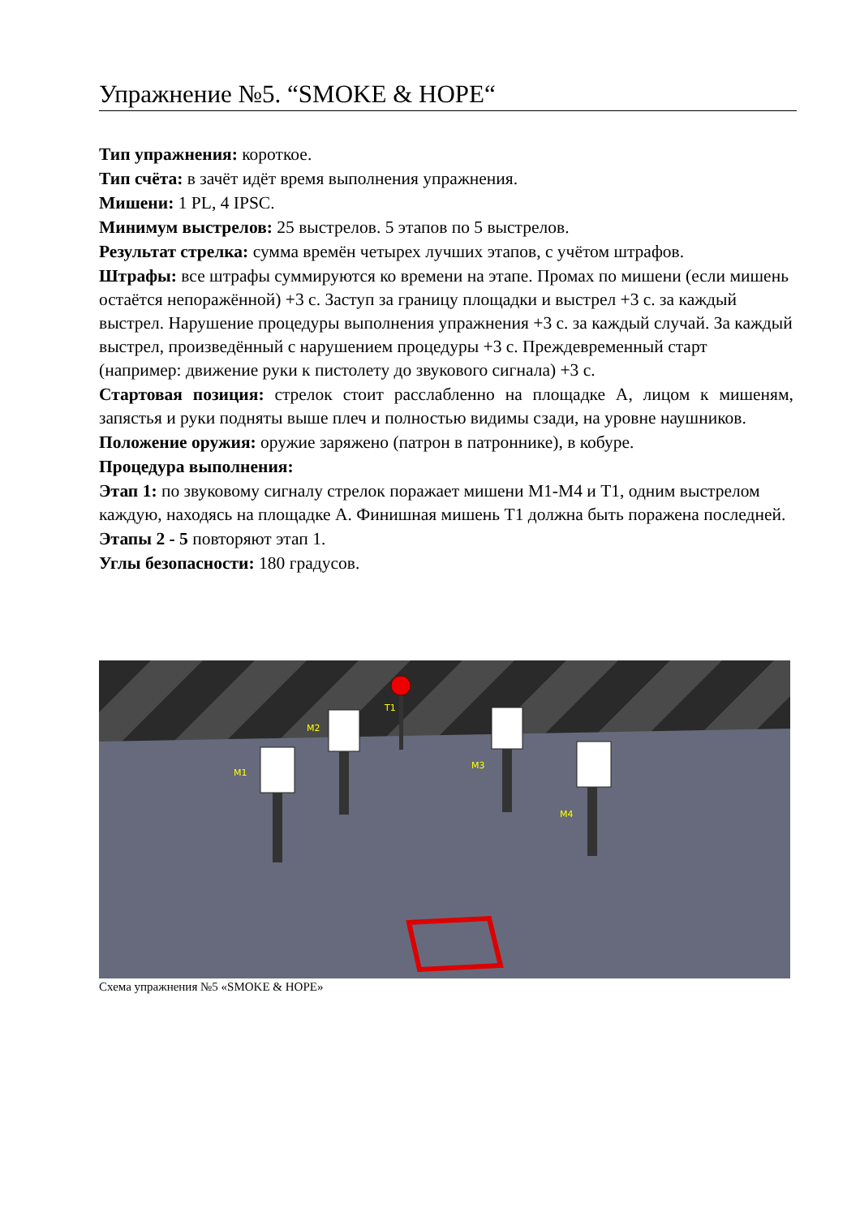Упражнение №5. “SMOKE & HOPE“
Тип упражнения: короткое.
Тип счёта: в зачёт идёт время выполнения упражнения.
Мишени: 1 PL, 4 IPSC.
Минимум выстрелов: 25 выстрелов. 5 этапов по 5 выстрелов.
Результат стрелка: сумма времён четырех лучших этапов, с учётом штрафов.
Штрафы: все штрафы суммируются ко времени на этапе. Промах по мишени (если мишень остаётся непоражённой) +3 с. Заступ за границу площадки и выстрел +3 с. за каждый выстрел. Нарушение процедуры выполнения упражнения +3 с. за каждый случай. За каждый выстрел, произведённый с нарушением процедуры +3 с. Преждевременный старт (например: движение руки к пистолету до звукового сигнала) +3 с.
Стартовая позиция: стрелок стоит расслабленно на площадке А, лицом к мишеням, запястья и руки подняты выше плеч и полностью видимы сзади, на уровне наушников.
Положение оружия: оружие заряжено (патрон в патроннике), в кобуре.
Процедура выполнения:
Этап 1: по звуковому сигналу стрелок поражает мишени М1-М4 и Т1, одним выстрелом каждую, находясь на площадке А. Финишная мишень Т1 должна быть поражена последней.
Этапы 2 - 5 повторяют этап 1.
Углы безопасности: 180 градусов.
M1
M2
T1
M3
M4
Схема упражнения №5 «SMOKE & HOPE»